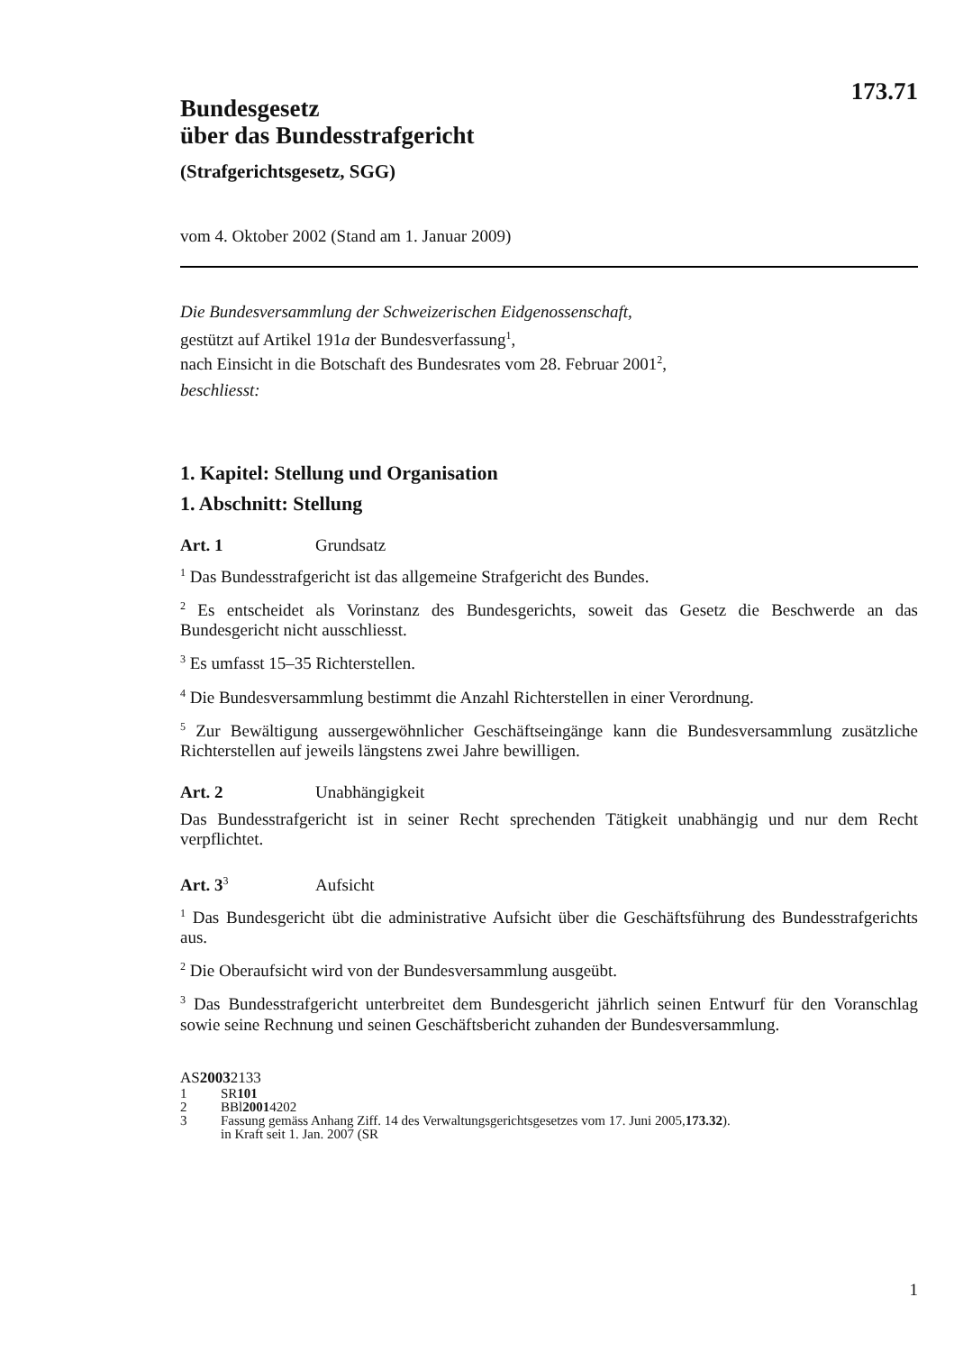173.71
Bundesgesetz
über das Bundesstrafgericht
(Strafgerichtsgesetz, SGG)
vom 4. Oktober 2002 (Stand am 1. Januar 2009)
Die Bundesversammlung der Schweizerischen Eidgenossenschaft,
gestützt auf Artikel 191a der Bundesverfassung<sup>1</sup>,
nach Einsicht in die Botschaft des Bundesrates vom 28. Februar 2001<sup>2</sup>,
beschliesst:
1. Kapitel: Stellung und Organisation
1. Abschnitt: Stellung
Art. 1 Grundsatz
<sup>1</sup> Das Bundesstrafgericht ist das allgemeine Strafgericht des Bundes.
<sup>2</sup> Es entscheidet als Vorinstanz des Bundesgerichts, soweit das Gesetz die Beschwerde an das Bundesgericht nicht ausschliesst.
<sup>3</sup> Es umfasst 15–35 Richterstellen.
<sup>4</sup> Die Bundesversammlung bestimmt die Anzahl Richterstellen in einer Verordnung.
<sup>5</sup> Zur Bewältigung aussergewöhnlicher Geschäftseingänge kann die Bundesversammlung zusätzliche Richterstellen auf jeweils längstens zwei Jahre bewilligen.
Art. 2 Unabhängigkeit
Das Bundesstrafgericht ist in seiner Recht sprechenden Tätigkeit unabhängig und nur dem Recht verpflichtet.
Art. 3<sup>3</sup> Aufsicht
<sup>1</sup> Das Bundesgericht übt die administrative Aufsicht über die Geschäftsführung des Bundesstrafgerichts aus.
<sup>2</sup> Die Oberaufsicht wird von der Bundesversammlung ausgeübt.
<sup>3</sup> Das Bundesstrafgericht unterbreitet dem Bundesgericht jährlich seinen Entwurf für den Voranschlag sowie seine Rechnung und seinen Geschäftsbericht zuhanden der Bundesversammlung.
AS 2003 2133
1 SR 101
2 BBl 2001 4202
3 Fassung gemäss Anhang Ziff. 14 des Verwaltungsgerichtsgesetzes vom 17. Juni 2005,
in Kraft seit 1. Jan. 2007 (SR 173.32).
1